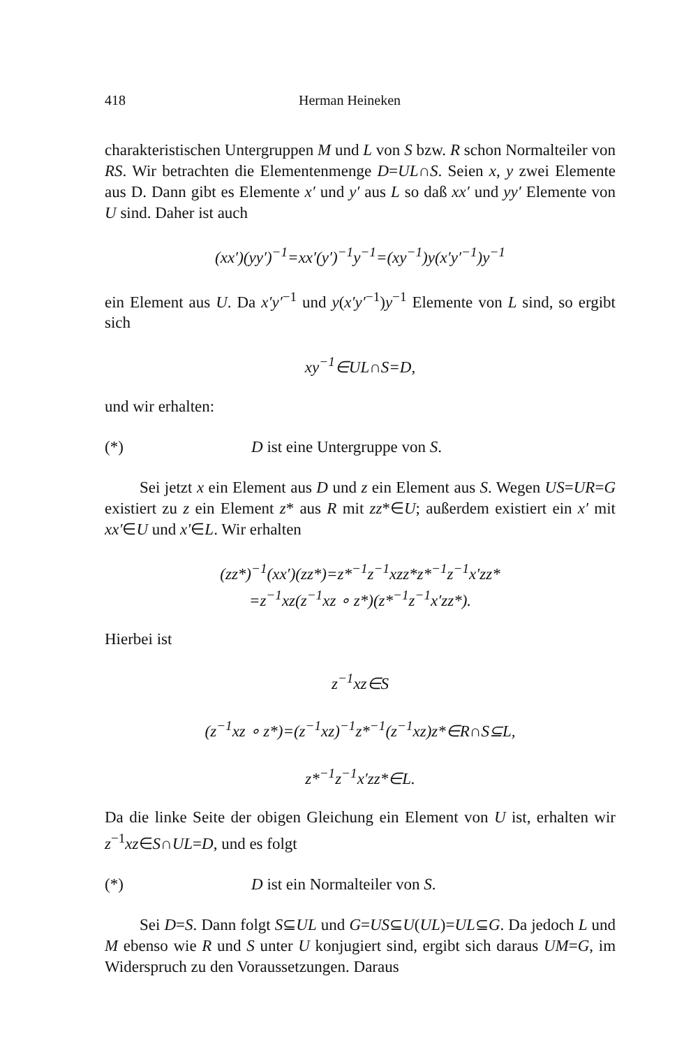418 Herman Heineken
charakteristischen Untergruppen M und L von S bzw. R schon Normalteiler von RS. Wir betrachten die Elementenmenge D=UL∩S. Seien x, y zwei Elemente aus D. Dann gibt es Elemente x′ und y′ aus L so daß xx′ und yy′ Elemente von U sind. Daher ist auch
(xx′)(yy′)<sup>−1</sup>=xx′(y′)<sup>−1</sup>y<sup>−1</sup>=(xy<sup>−1</sup>)y(x′y′<sup>−1</sup>)y<sup>−1</sup>
ein Element aus U. Da x′y′<sup>−1</sup> und y(x′y′<sup>−1</sup>)y<sup>−1</sup> Elemente von L sind, so ergibt sich
xy<sup>−1</sup>∈UL∩S=D,
und wir erhalten:
(*) D ist eine Untergruppe von S.
Sei jetzt x ein Element aus D und z ein Element aus S. Wegen US=UR=G existiert zu z ein Element z* aus R mit zz*∈U; außerdem existiert ein x′ mit xx′∈U und x′∈L. Wir erhalten
(zz*)<sup>−1</sup>(xx′)(zz*)=z*<sup>−1</sup>z<sup>−1</sup>xzz*z*<sup>−1</sup>z<sup>−1</sup>x′zz*
=z<sup>−1</sup>xz(z<sup>−1</sup>xz ∘ z*)(z*<sup>−1</sup>z<sup>−1</sup>x′zz*).
Hierbei ist
z<sup>−1</sup>xz∈S
(z<sup>−1</sup>xz ∘ z*)=(z<sup>−1</sup>xz)<sup>−1</sup>z*<sup>−1</sup>(z<sup>−1</sup>xz)z*∈R∩S⊆L,
z*<sup>−1</sup>z<sup>−1</sup>x′zz*∈L.
Da die linke Seite der obigen Gleichung ein Element von U ist, erhalten wir z<sup>−1</sup>xz∈S∩UL=D, und es folgt
(*) D ist ein Normalteiler von S.
Sei D=S. Dann folgt S⊆UL und G=US⊆U(UL)=UL⊆G. Da jedoch L und M ebenso wie R und S unter U konjugiert sind, ergibt sich daraus UM=G, im Widerspruch zu den Voraussetzungen. Daraus